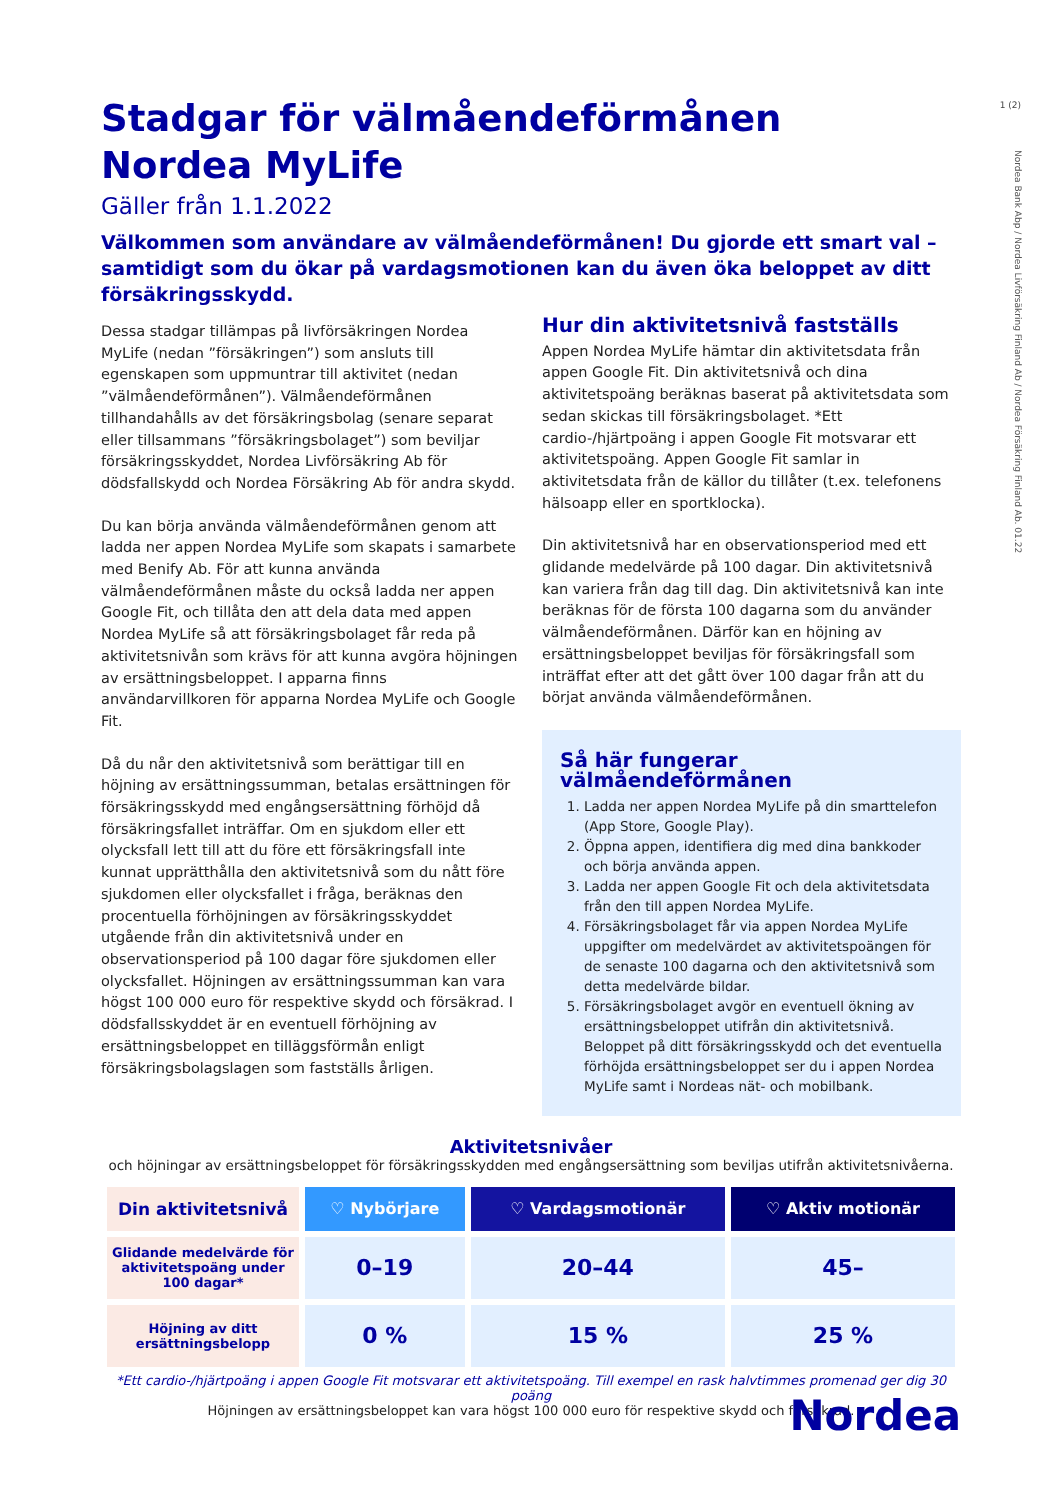1 (2)
Nordea Bank Abp / Nordea Livförsäkring Finland Ab / Nordea Försäkring Finland Ab. 01.22
Stadgar för välmåendeförmånen
Nordea MyLife
Gäller från 1.1.2022
Välkommen som användare av välmåendeförmånen! Du gjorde ett smart val – samtidigt som du ökar på vardagsmotionen kan du även öka beloppet av ditt försäkringsskydd.
Dessa stadgar tillämpas på livförsäkringen Nordea MyLife (nedan ”försäkringen”) som ansluts till egenskapen som uppmuntrar till aktivitet (nedan ”välmåendeförmånen”). Välmåendeförmånen tillhandahålls av det försäkringsbolag (senare separat eller tillsammans ”försäkringsbolaget”) som beviljar försäkringsskyddet, Nordea Livförsäkring Ab för dödsfallskydd och Nordea Försäkring Ab för andra skydd.
Du kan börja använda välmåendeförmånen genom att ladda ner appen Nordea MyLife som skapats i samarbete med Benify Ab. För att kunna använda välmåendeförmånen måste du också ladda ner appen Google Fit, och tillåta den att dela data med appen Nordea MyLife så att försäkringsbolaget får reda på aktivitetsnivån som krävs för att kunna avgöra höjningen av ersättningsbeloppet. I apparna finns användarvillkoren för apparna Nordea MyLife och Google Fit.
Då du når den aktivitetsnivå som berättigar till en höjning av ersättningssumman, betalas ersättningen för försäkringsskydd med engångsersättning förhöjd då försäkringsfallet inträffar. Om en sjukdom eller ett olycksfall lett till att du före ett försäkringsfall inte kunnat upprätthålla den aktivitetsnivå som du nått före sjukdomen eller olycksfallet i fråga, beräknas den procentuella förhöjningen av försäkringsskyddet utgående från din aktivitetsnivå under en observationsperiod på 100 dagar före sjukdomen eller olycksfallet. Höjningen av ersättningssumman kan vara högst 100 000 euro för respektive skydd och försäkrad. I dödsfallsskyddet är en eventuell förhöjning av ersättningsbeloppet en tilläggsförmån enligt försäkringsbolagslagen som fastställs årligen.
Hur din aktivitetsnivå fastställs
Appen Nordea MyLife hämtar din aktivitetsdata från appen Google Fit. Din aktivitetsnivå och dina aktivitetspoäng beräknas baserat på aktivitetsdata som sedan skickas till försäkringsbolaget. *Ett cardio-/hjärtpoäng i appen Google Fit motsvarar ett aktivitetspoäng. Appen Google Fit samlar in aktivitetsdata från de källor du tillåter (t.ex. telefonens hälsoapp eller en sportklocka).
Din aktivitetsnivå har en observationsperiod med ett glidande medelvärde på 100 dagar. Din aktivitetsnivå kan variera från dag till dag. Din aktivitetsnivå kan inte beräknas för de första 100 dagarna som du använder välmåendeförmånen. Därför kan en höjning av ersättningsbeloppet beviljas för försäkringsfall som inträffat efter att det gått över 100 dagar från att du börjat använda välmåendeförmånen.
Så här fungerar välmåendeförmånen
1. Ladda ner appen Nordea MyLife på din smarttelefon (App Store, Google Play).
2. Öppna appen, identifiera dig med dina bankkoder och börja använda appen.
3. Ladda ner appen Google Fit och dela aktivitetsdata från den till appen Nordea MyLife.
4. Försäkringsbolaget får via appen Nordea MyLife uppgifter om medelvärdet av aktivitetspoängen för de senaste 100 dagarna och den aktivitetsnivå som detta medelvärde bildar.
5. Försäkringsbolaget avgör en eventuell ökning av ersättningsbeloppet utifrån din aktivitetsnivå. Beloppet på ditt försäkringsskydd och det eventuella förhöjda ersättningsbeloppet ser du i appen Nordea MyLife samt i Nordeas nät- och mobilbank.
Aktivitetsnivåer
och höjningar av ersättningsbeloppet för försäkringsskydden med engångsersättning som beviljas utifrån aktivitetsnivåerna.
| Din aktivitetsnivå | ♡ Nybörjare | ♡ Vardagsmotionär | ♡ Aktiv motionär |
| --- | --- | --- | --- |
| Glidande medelvärde för aktivitetspoäng under 100 dagar* | 0–19 | 20–44 | 45– |
| Höjning av ditt ersättningsbelopp | 0 % | 15 % | 25 % |
*Ett cardio-/hjärtpoäng i appen Google Fit motsvarar ett aktivitetspoäng. Till exempel en rask halvtimmes promenad ger dig 30 poäng
Höjningen av ersättningsbeloppet kan vara högst 100 000 euro för respektive skydd och försäkrad.
Nordea